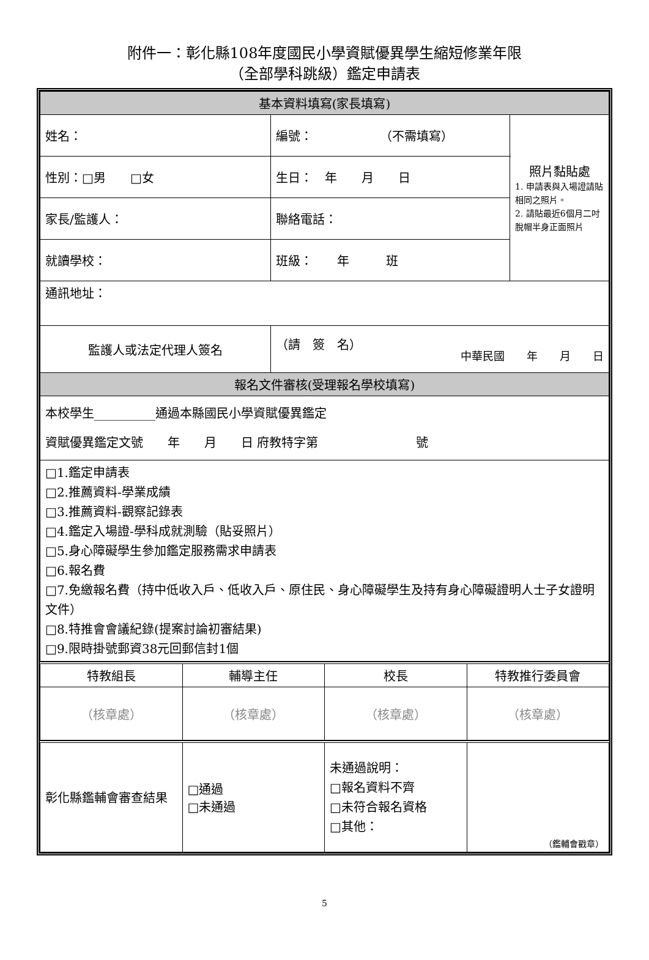附件一：彰化縣108年度國民小學資賦優異學生縮短修業年限
（全部學科跳級）鑑定申請表
| 基本資料填寫(家長填寫) | | |
| 姓名： | 編號： （不需填寫） | 照片黏貼處 1. 申請表與入場證請貼相同之照片。 2. 請貼最近6個月二吋脫帽半身正面照片 |
| 性別：□男 □女 | 生日： 年 月 日 | |
| 家長/監護人： | 聯絡電話： | |
| 就讀學校： | 班級： 年 班 | |
| 通訊地址： | | |
| 監護人或法定代理人簽名 | （請 簽 名） 中華民國 年 月 日 | |
| 報名文件審核(受理報名學校填寫) | | |
| 本校學生__________通過本縣國民小學資賦優異鑑定 資賦優異鑑定文號 年 月 日 府教特字第 號 | | |
| □1.鑑定申請表 □2.推薦資料-學業成績 □3.推薦資料-觀察記錄表 □4.鑑定入場證-學科成就測驗（貼妥照片） □5.身心障礙學生參加鑑定服務需求申請表 □6.報名費 □7.免繳報名費（持中低收入戶、低收入戶、原住民、身心障礙學生及持有身心障礙證明人士子女證明文件） □8.特推會會議紀錄(提案討論初審結果) □9.限時掛號郵資38元回郵信封1個 | | |
| 特教組長 | 輔導主任 | 校長 | 特教推行委員會 |
| （核章處） | （核章處） | （核章處） | （核章處） |
| 彰化縣鑑輔會審查結果 | □通過 □未通過 | 未通過說明： □報名資料不齊 □未符合報名資格 □其他： | （鑑輔會戳章） |
5